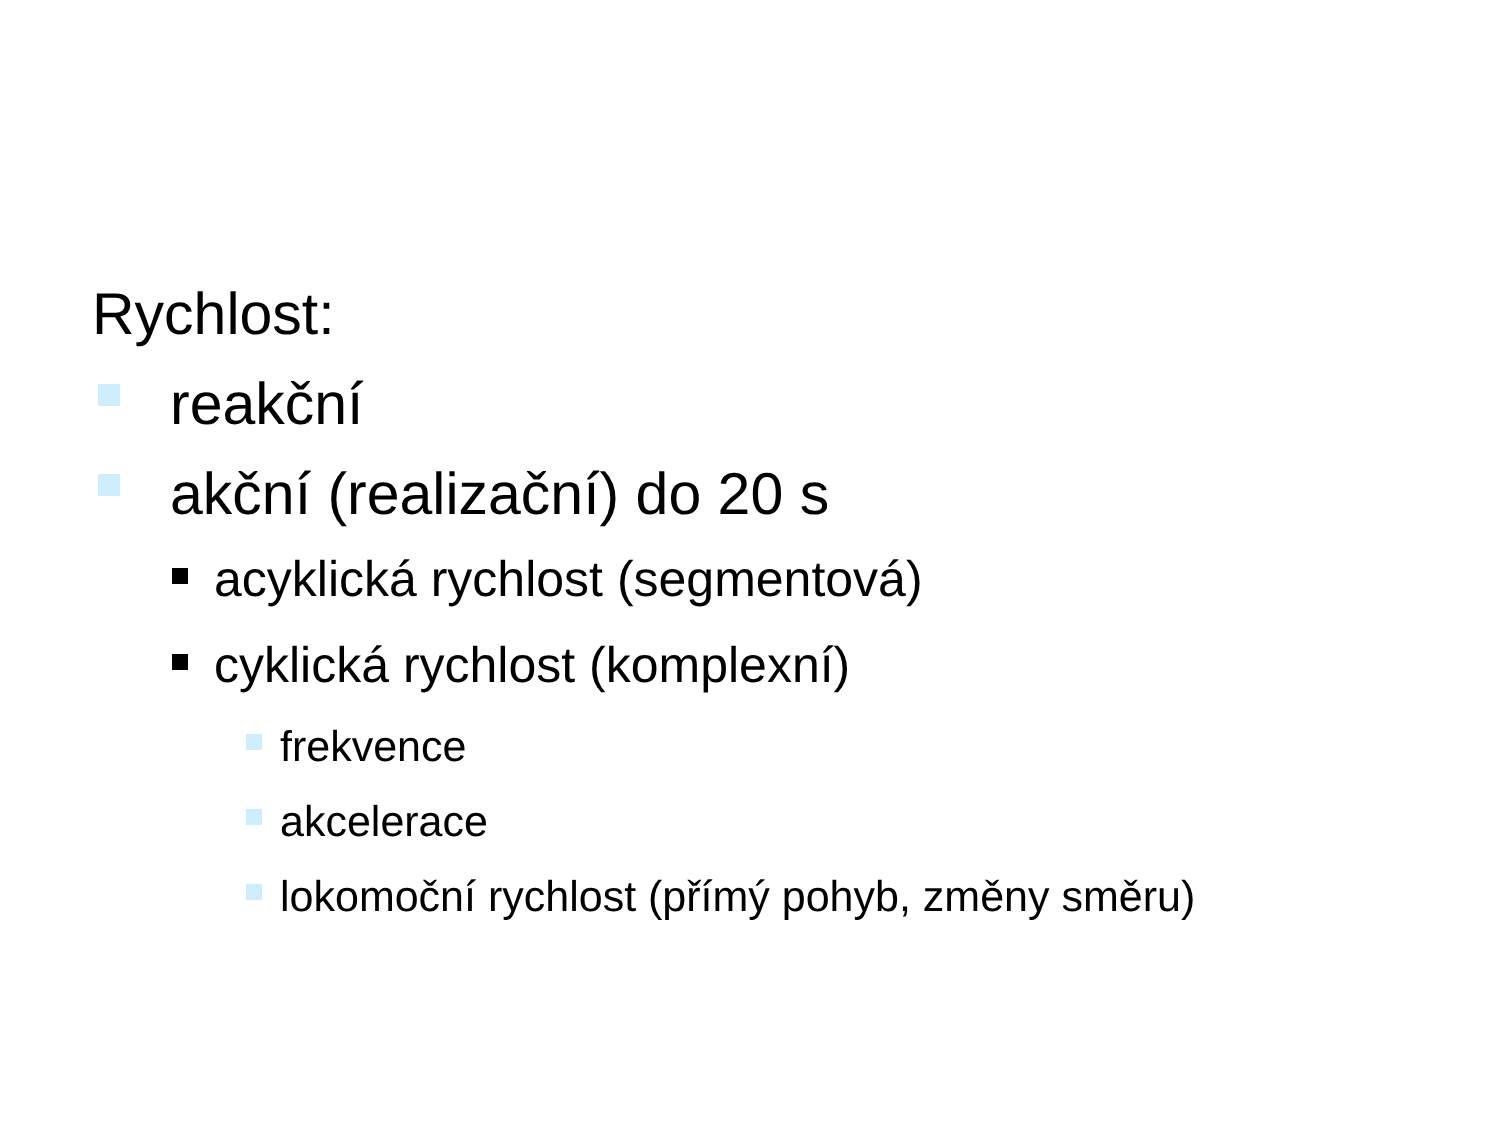Rychlost:
reakční
akční (realizační) do 20 s
acyklická rychlost (segmentová)
cyklická rychlost (komplexní)
frekvence
akcelerace
lokomoční rychlost (přímý pohyb, změny směru)